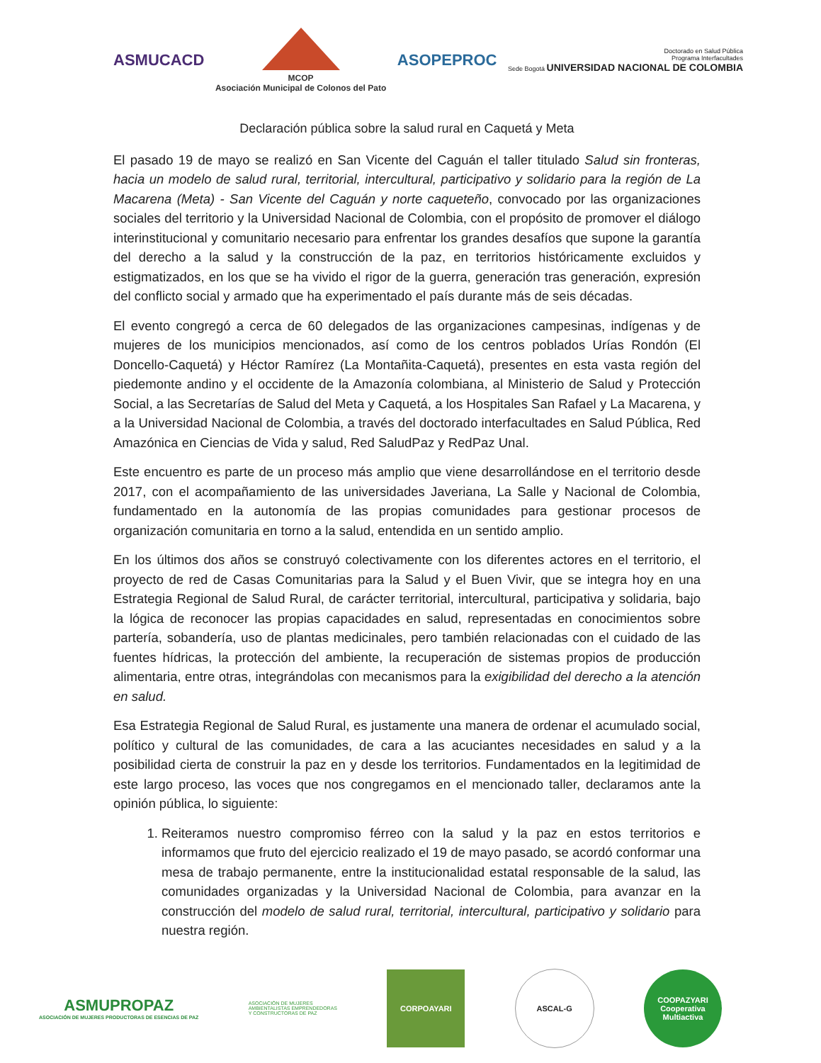ASMUCACD
MCOP
Asociación Municipal de Colonos del Pato
ASOPEPROC
Doctorado en Salud Pública
Programa Interfacultades
Sede Bogotá UNIVERSIDAD NACIONAL DE COLOMBIA
Declaración pública sobre la salud rural en Caquetá y Meta
El pasado 19 de mayo se realizó en San Vicente del Caguán el taller titulado Salud sin fronteras, hacia un modelo de salud rural, territorial, intercultural, participativo y solidario para la región de La Macarena (Meta) - San Vicente del Caguán y norte caqueteño, convocado por las organizaciones sociales del territorio y la Universidad Nacional de Colombia, con el propósito de promover el diálogo interinstitucional y comunitario necesario para enfrentar los grandes desafíos que supone la garantía del derecho a la salud y la construcción de la paz, en territorios históricamente excluidos y estigmatizados, en los que se ha vivido el rigor de la guerra, generación tras generación, expresión del conflicto social y armado que ha experimentado el país durante más de seis décadas.
El evento congregó a cerca de 60 delegados de las organizaciones campesinas, indígenas y de mujeres de los municipios mencionados, así como de los centros poblados Urías Rondón (El Doncello-Caquetá) y Héctor Ramírez (La Montañita-Caquetá), presentes en esta vasta región del piedemonte andino y el occidente de la Amazonía colombiana, al Ministerio de Salud y Protección Social, a las Secretarías de Salud del Meta y Caquetá, a los Hospitales San Rafael y La Macarena, y a la Universidad Nacional de Colombia, a través del doctorado interfacultades en Salud Pública, Red Amazónica en Ciencias de Vida y salud, Red SaludPaz y RedPaz Unal.
Este encuentro es parte de un proceso más amplio que viene desarrollándose en el territorio desde 2017, con el acompañamiento de las universidades Javeriana, La Salle y Nacional de Colombia, fundamentado en la autonomía de las propias comunidades para gestionar procesos de organización comunitaria en torno a la salud, entendida en un sentido amplio.
En los últimos dos años se construyó colectivamente con los diferentes actores en el territorio, el proyecto de red de Casas Comunitarias para la Salud y el Buen Vivir, que se integra hoy en una Estrategia Regional de Salud Rural, de carácter territorial, intercultural, participativa y solidaria, bajo la lógica de reconocer las propias capacidades en salud, representadas en conocimientos sobre partería, sobandería, uso de plantas medicinales, pero también relacionadas con el cuidado de las fuentes hídricas, la protección del ambiente, la recuperación de sistemas propios de producción alimentaria, entre otras, integrándolas con mecanismos para la exigibilidad del derecho a la atención en salud.
Esa Estrategia Regional de Salud Rural, es justamente una manera de ordenar el acumulado social, político y cultural de las comunidades, de cara a las acuciantes necesidades en salud y a la posibilidad cierta de construir la paz en y desde los territorios. Fundamentados en la legitimidad de este largo proceso, las voces que nos congregamos en el mencionado taller, declaramos ante la opinión pública, lo siguiente:
1. Reiteramos nuestro compromiso férreo con la salud y la paz en estos territorios e informamos que fruto del ejercicio realizado el 19 de mayo pasado, se acordó conformar una mesa de trabajo permanente, entre la institucionalidad estatal responsable de la salud, las comunidades organizadas y la Universidad Nacional de Colombia, para avanzar en la construcción del modelo de salud rural, territorial, intercultural, participativo y solidario para nuestra región.
ASMUPROPAZ
ASOCIACIÓN DE MUJERES PRODUCTORAS DE ESENCIAS DE PAZ
ASOCIACIÓN DE MUJERES
AMBIENTALISTAS EMPRENDEDORAS
Y CONSTRUCTORAS DE PAZ
CORPOAYARI ASCAL-G
COOPAZYARI
Cooperativa Multiactiva